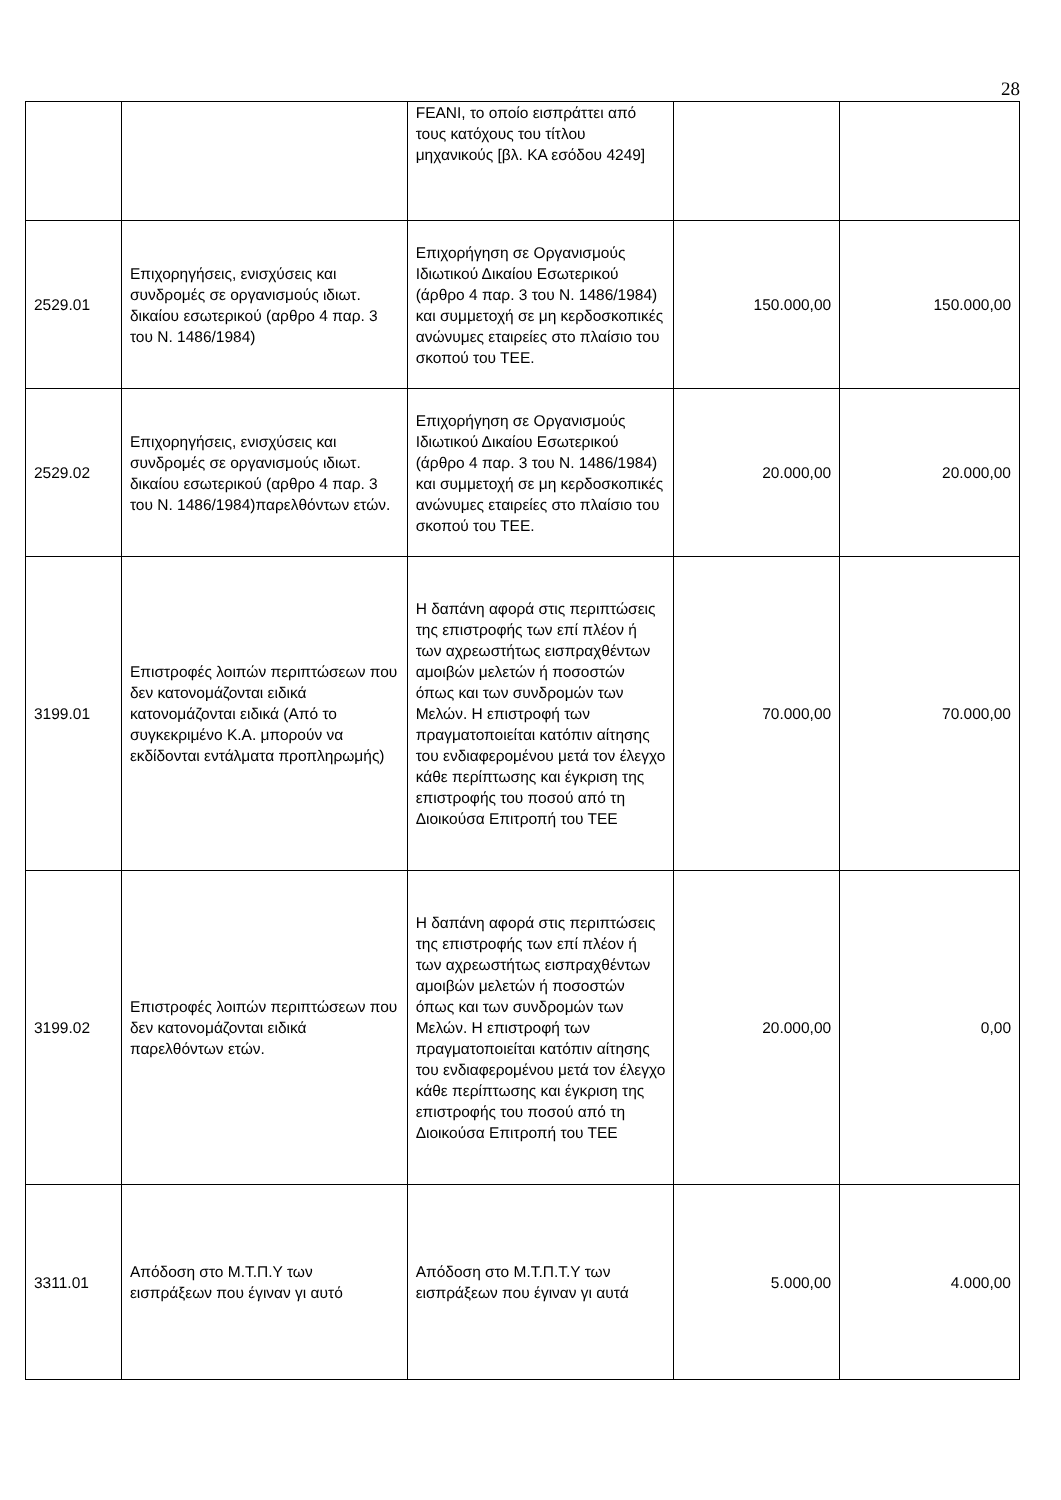28
| | | FEANI, το οποίο εισπράττει από τους κατόχους του τίτλου μηχανικούς [βλ. ΚΑ εσόδου 4249] | | |
| 2529.01 | Επιχορηγήσεις, ενισχύσεις και συνδρομές σε οργανισμούς ιδιωτ. δικαίου εσωτερικού (αρθρο 4 παρ. 3 του Ν. 1486/1984) | Επιχορήγηση σε Οργανισμούς Ιδιωτικού Δικαίου Εσωτερικού (άρθρο 4 παρ. 3 του Ν. 1486/1984) και συμμετοχή σε μη κερδοσκοπικές ανώνυμες εταιρείες στο πλαίσιο του σκοπού του ΤΕΕ. | 150.000,00 | 150.000,00 |
| 2529.02 | Επιχορηγήσεις, ενισχύσεις και συνδρομές σε οργανισμούς ιδιωτ. δικαίου εσωτερικού (αρθρο 4 παρ. 3 του Ν. 1486/1984)παρελθόντων ετών. | Επιχορήγηση σε Οργανισμούς Ιδιωτικού Δικαίου Εσωτερικού (άρθρο 4 παρ. 3 του Ν. 1486/1984) και συμμετοχή σε μη κερδοσκοπικές ανώνυμες εταιρείες στο πλαίσιο του σκοπού του ΤΕΕ. | 20.000,00 | 20.000,00 |
| 3199.01 | Επιστροφές λοιπών περιπτώσεων που δεν κατονομάζονται ειδικά κατονομάζονται ειδικά (Από το συγκεκριμένο Κ.Α. μπορούν να εκδίδονται εντάλματα προπληρωμής) | Η δαπάνη αφορά στις περιπτώσεις της επιστροφής των επί πλέον ή των αχρεωστήτως εισπραχθέντων αμοιβών μελετών ή ποσοστών όπως και των συνδρομών των Μελών. Η επιστροφή των πραγματοποιείται κατόπιν αίτησης του ενδιαφερομένου μετά τον έλεγχο κάθε περίπτωσης και έγκριση της επιστροφής του ποσού από τη Διοικούσα Επιτροπή του ΤΕΕ | 70.000,00 | 70.000,00 |
| 3199.02 | Επιστροφές λοιπών περιπτώσεων που δεν κατονομάζονται ειδικά παρελθόντων ετών. | Η δαπάνη αφορά στις περιπτώσεις της επιστροφής των επί πλέον ή των αχρεωστήτως εισπραχθέντων αμοιβών μελετών ή ποσοστών όπως και των συνδρομών των Μελών. Η επιστροφή των πραγματοποιείται κατόπιν αίτησης του ενδιαφερομένου μετά τον έλεγχο κάθε περίπτωσης και έγκριση της επιστροφής του ποσού από τη Διοικούσα Επιτροπή του ΤΕΕ | 20.000,00 | 0,00 |
| 3311.01 | Απόδοση στο Μ.Τ.Π.Υ των εισπράξεων που έγιναν γι αυτό | Απόδοση στο Μ.Τ.Π.Τ.Υ των εισπράξεων που έγιναν γι αυτά | 5.000,00 | 4.000,00 |